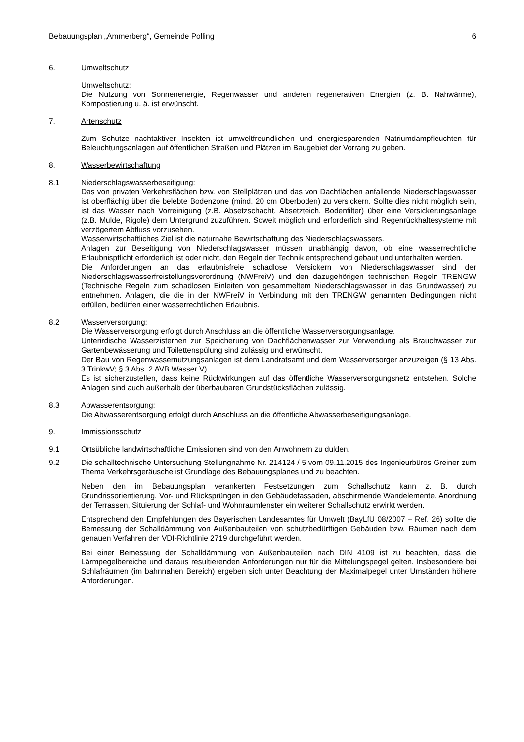Bebauungsplan „Ammerberg“, Gemeinde Polling 6
6. Umweltschutz
Umweltschutz:
Die Nutzung von Sonnenenergie, Regenwasser und anderen regenerativen Energien (z. B. Nahwärme), Kompostierung u. ä. ist erwünscht.
7. Artenschutz
Zum Schutze nachtaktiver Insekten ist umweltfreundlichen und energiesparenden Natriumdampfleuchten für Beleuchtungsanlagen auf öffentlichen Straßen und Plätzen im Baugebiet der Vorrang zu geben.
8. Wasserbewirtschaftung
8.1 Niederschlagswasserbeseitigung:
Das von privaten Verkehrsflächen bzw. von Stellplätzen und das von Dachflächen anfallende Niederschlagswasser ist oberflächig über die belebte Bodenzone (mind. 20 cm Oberboden) zu versickern. Sollte dies nicht möglich sein, ist das Wasser nach Vorreinigung (z.B. Absetzschacht, Absetzteich, Bodenfilter) über eine Versickerungsanlage (z.B. Mulde, Rigole) dem Untergrund zuzuführen. Soweit möglich und erforderlich sind Regenrückhaltesysteme mit verzögertem Abfluss vorzusehen.
Wasserwirtschaftliches Ziel ist die naturnahe Bewirtschaftung des Niederschlagswassers.
Anlagen zur Beseitigung von Niederschlagswasser müssen unabhängig davon, ob eine wasserrechtliche Erlaubnispflicht erforderlich ist oder nicht, den Regeln der Technik entsprechend gebaut und unterhalten werden.
Die Anforderungen an das erlaubnisfreie schadlose Versickern von Niederschlagswasser sind der Niederschlagswasserfreistellungsverordnung (NWFreiV) und den dazugehörigen technischen Regeln TRENGW (Technische Regeln zum schadlosen Einleiten von gesammeltem Niederschlagswasser in das Grundwasser) zu entnehmen. Anlagen, die die in der NWFreiV in Verbindung mit den TRENGW genannten Bedingungen nicht erfüllen, bedürfen einer wasserrechtlichen Erlaubnis.
8.2 Wasserversorgung:
Die Wasserversorgung erfolgt durch Anschluss an die öffentliche Wasserversorgungsanlage.
Unterirdische Wasserzisternen zur Speicherung von Dachflächenwasser zur Verwendung als Brauchwasser zur Gartenbewässerung und Toilettenspülung sind zulässig und erwünscht.
Der Bau von Regenwassernutzungsanlagen ist dem Landratsamt und dem Wasserversorger anzuzeigen (§ 13 Abs. 3 TrinkwV; § 3 Abs. 2 AVB Wasser V).
Es ist sicherzustellen, dass keine Rückwirkungen auf das öffentliche Wasserversorgungsnetz entstehen. Solche Anlagen sind auch außerhalb der überbaubaren Grundstücksflächen zulässig.
8.3 Abwasserentsorgung:
Die Abwasserentsorgung erfolgt durch Anschluss an die öffentliche Abwasserbeseitigungsanlage.
9. Immissionsschutz
9.1 Ortsübliche landwirtschaftliche Emissionen sind von den Anwohnern zu dulden.
9.2 Die schalltechnische Untersuchung Stellungnahme Nr. 214124 / 5 vom 09.11.2015 des Ingenieurbüros Greiner zum Thema Verkehrsgeräusche ist Grundlage des Bebauungsplanes und zu beachten.
Neben den im Bebauungsplan verankerten Festsetzungen zum Schallschutz kann z. B. durch Grundrissorientierung, Vor- und Rücksprüngen in den Gebäudefassaden, abschirmende Wandelemente, Anordnung der Terrassen, Situierung der Schlaf- und Wohnraumfenster ein weiterer Schallschutz erwirkt werden.
Entsprechend den Empfehlungen des Bayerischen Landesamtes für Umwelt (BayLfU 08/2007 – Ref. 26) sollte die Bemessung der Schalldämmung von Außenbauteilen von schutzbedürftigen Gebäuden bzw. Räumen nach dem genauen Verfahren der VDI-Richtlinie 2719 durchgeführt werden.
Bei einer Bemessung der Schalldämmung von Außenbauteilen nach DIN 4109 ist zu beachten, dass die Lärmpegelbereiche und daraus resultierenden Anforderungen nur für die Mittelungspegel gelten. Insbesondere bei Schlafräumen (im bahnnahen Bereich) ergeben sich unter Beachtung der Maximalpegel unter Umständen höhere Anforderungen.